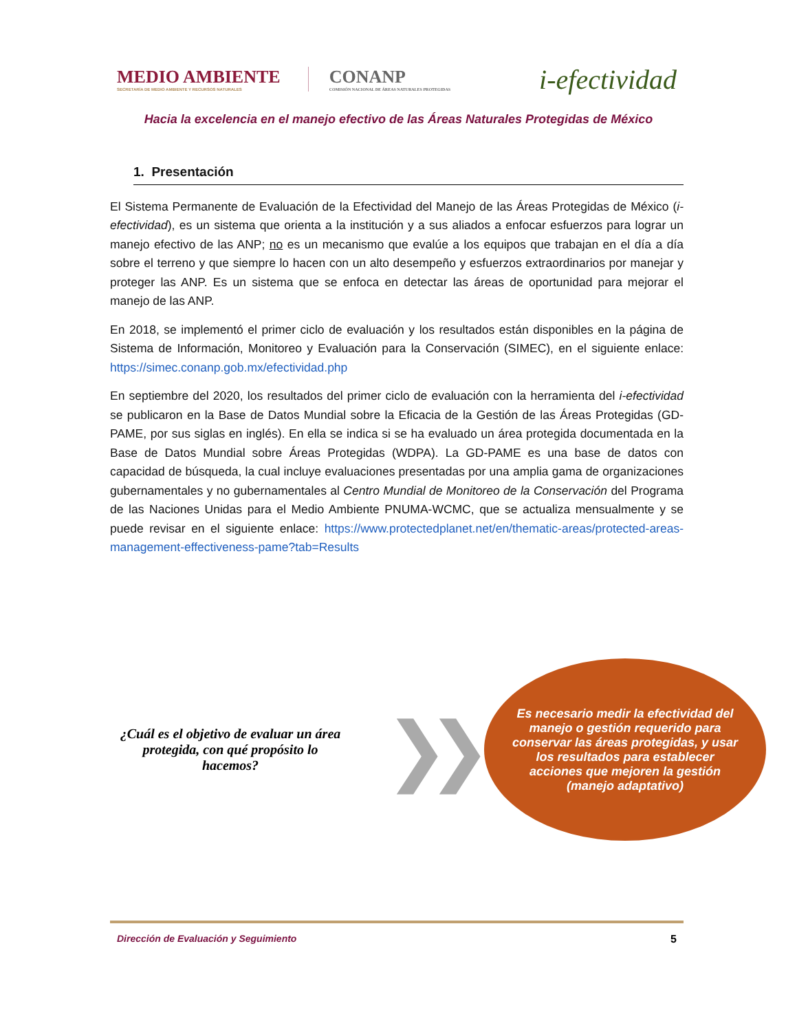MEDIO AMBIENTE
SECRETARÍA DE MEDIO AMBIENTE Y RECURSOS NATURALES
CONANP
COMISIÓN NACIONAL DE ÁREAS NATURALES PROTEGIDAS
i-efectividad
Hacia la excelencia en el manejo efectivo de las Áreas Naturales Protegidas de México
1. Presentación
El Sistema Permanente de Evaluación de la Efectividad del Manejo de las Áreas Protegidas de México (i-efectividad), es un sistema que orienta a la institución y a sus aliados a enfocar esfuerzos para lograr un manejo efectivo de las ANP; no es un mecanismo que evalúe a los equipos que trabajan en el día a día sobre el terreno y que siempre lo hacen con un alto desempeño y esfuerzos extraordinarios por manejar y proteger las ANP. Es un sistema que se enfoca en detectar las áreas de oportunidad para mejorar el manejo de las ANP.
En 2018, se implementó el primer ciclo de evaluación y los resultados están disponibles en la página de Sistema de Información, Monitoreo y Evaluación para la Conservación (SIMEC), en el siguiente enlace: https://simec.conanp.gob.mx/efectividad.php
En septiembre del 2020, los resultados del primer ciclo de evaluación con la herramienta del i-efectividad se publicaron en la Base de Datos Mundial sobre la Eficacia de la Gestión de las Áreas Protegidas (GD-PAME, por sus siglas en inglés). En ella se indica si se ha evaluado un área protegida documentada en la Base de Datos Mundial sobre Áreas Protegidas (WDPA). La GD-PAME es una base de datos con capacidad de búsqueda, la cual incluye evaluaciones presentadas por una amplia gama de organizaciones gubernamentales y no gubernamentales al Centro Mundial de Monitoreo de la Conservación del Programa de las Naciones Unidas para el Medio Ambiente PNUMA-WCMC, que se actualiza mensualmente y se puede revisar en el siguiente enlace: https://www.protectedplanet.net/en/thematic-areas/protected-areas-management-effectiveness-pame?tab=Results
¿Cuál es el objetivo de evaluar un área protegida, con qué propósito lo hacemos?
❯❯
Es necesario medir la efectividad del manejo o gestión requerido para conservar las áreas protegidas, y usar los resultados para establecer acciones que mejoren la gestión (manejo adaptativo)
Dirección de Evaluación y Seguimiento 5